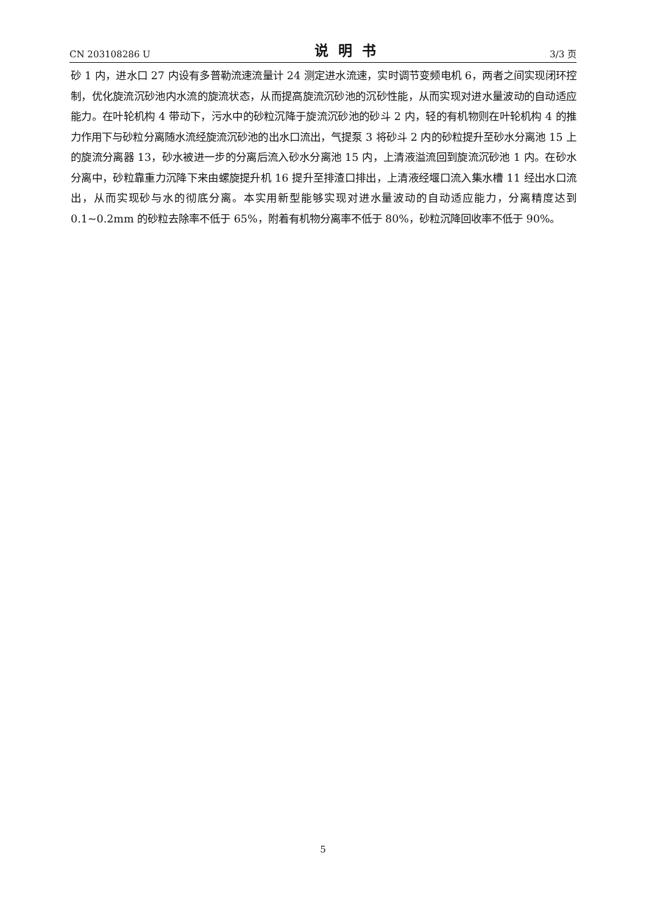CN 203108286 U 说明书 3/3 页
砂 1 内，进水口 27 内设有多普勒流速流量计 24 测定进水流速，实时调节变频电机 6，两者之间实现闭环控制，优化旋流沉砂池内水流的旋流状态，从而提高旋流沉砂池的沉砂性能，从而实现对进水量波动的自动适应能力。在叶轮机构 4 带动下，污水中的砂粒沉降于旋流沉砂池的砂斗 2 内，轻的有机物则在叶轮机构 4 的推力作用下与砂粒分离随水流经旋流沉砂池的出水口流出，气提泵 3 将砂斗 2 内的砂粒提升至砂水分离池 15 上的旋流分离器 13，砂水被进一步的分离后流入砂水分离池 15 内，上清液溢流回到旋流沉砂池 1 内。在砂水分离中，砂粒靠重力沉降下来由螺旋提升机 16 提升至排渣口排出，上清液经堰口流入集水槽 11 经出水口流出，从而实现砂与水的彻底分离。本实用新型能够实现对进水量波动的自动适应能力，分离精度达到 0.1~0.2mm 的砂粒去除率不低于 65%，附着有机物分离率不低于 80%，砂粒沉降回收率不低于 90%。
5